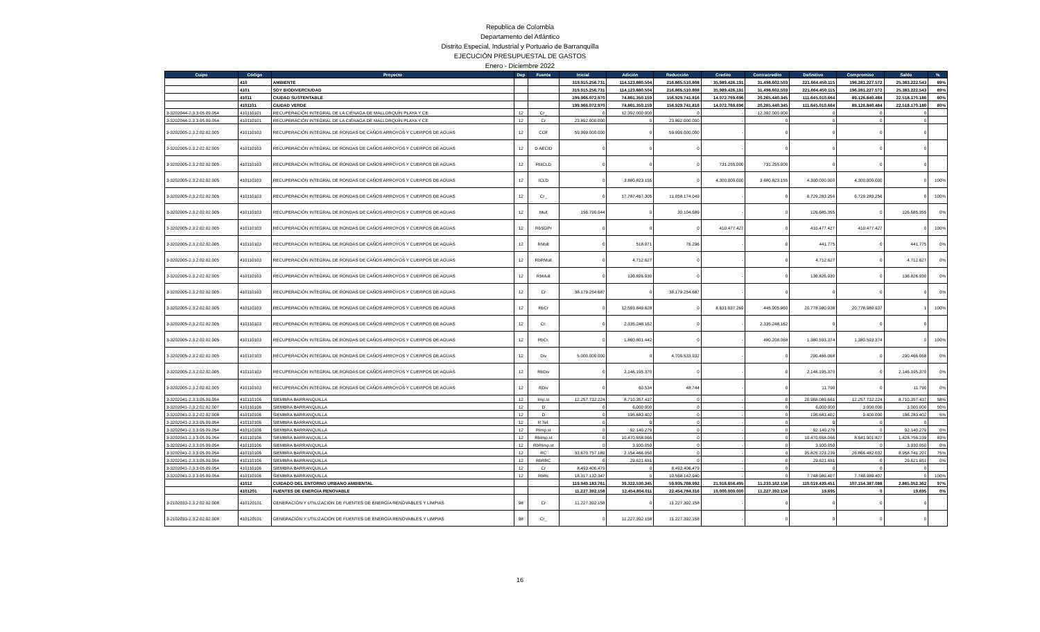Republica de Colombia
Departamento del Atlántico
Distrito Especial, Industrial y Portuario de Barranquilla
EJECUCIÓN PRESUPUESTAL DE GASTOS
Enero - Diciembre 2022
| Cuipo | Código | Proyecto | Dep | Fuente | Inicial | Adición | Reducción | Credito | Contracredito | Definitivo | Compromiso | Saldo | % |
| --- | --- | --- | --- | --- | --- | --- | --- | --- | --- | --- | --- | --- | --- |
| | 410 | AMBIENTE | | | 319.915.256.731 | 114.123.880.504 | 216.865.510.808 | 35.989.426.191 | 31.498.602.503 | 221.664.450.115 | 196.281.227.572 | 25.383.222.543 | 89% |
| | 4101 | SOY BIODIVERCIUDAD | | | 319.915.256.731 | 114.123.880.504 | 216.865.510.808 | 35.989.426.191 | 31.498.602.503 | 221.664.450.115 | 196.281.227.572 | 25.383.222.543 | 89% |
| | 41011 | CIUDAD SUSTENTABLE | | | 199.966.072.970 | 74.801.350.159 | 156.929.741.816 | 14.072.769.696 | 20.265.440.345 | 111.645.010.664 | 89.126.840.484 | 22.518.170.180 | 80% |
| | 4101101 | CIUDAD VERDE | | | 199.966.072.970 | 74.801.350.159 | 156.929.741.816 | 14.072.769.696 | 20.265.440.345 | 111.645.010.664 | 89.126.840.484 | 22.518.170.180 | 80% |
| 3-3202044-2.3.3.05.09.054 | 410110101 | RECUPERACIÓN INTEGRAL DE LA CIÉNAGA DE MALLORQUÍN PLAYA Y CE | 12 | Cr_ | 0 | 12.392.000.000 | 0 | - | 12.392.000.000 | 0 | 0 | 0 | |
| 3-3202044-2.3.3.05.09.054 | 410110101 | RECUPERACIÓN INTEGRAL DE LA CIÉNAGA DE MALLORQUÍN PLAYA Y CE | 12 | Cr | 23.892.000.000 | 0 | 23.892.000.000 | - | 0 | 0 | 0 | 0 | |
| 3-3202005-2.3.2.02.02.005 | 410110103 | RECUPERACIÓN INTEGRAL DE RONDAS DE CAÑOS ARROYOS Y CUERPOS DE AGUAS | 12 | COF | 59.999.000.000 | 0 | 59.999.000.000 | - | 0 | 0 | 0 | 0 | |
| 3-3202005-2.3.2.02.02.005 | 410110103 | RECUPERACIÓN INTEGRAL DE RONDAS DE CAÑOS ARROYOS Y CUERPOS DE AGUAS | 12 | D AECID | 0 | 0 | 0 | - | 0 | 0 | 0 | 0 | |
| 3-3202005-2.3.2.02.02.005 | 410110103 | RECUPERACIÓN INTEGRAL DE RONDAS DE CAÑOS ARROYOS Y CUERPOS DE AGUAS | 12 | RbICLD | 0 | 0 | 0 | 731.255.000 | 731.255.000 | 0 | 0 | 0 | |
| 3-3202005-2.3.2.02.02.005 | 410110103 | RECUPERACIÓN INTEGRAL DE RONDAS DE CAÑOS ARROYOS Y CUERPOS DE AGUAS | 12 | ICLD | 0 | 3.880.823.155 | 0 | 4.300.000.000 | 3.880.823.155 | 4.300.000.000 | 4.300.000.000 | 0 | 100% |
| 3-3202005-2.3.2.02.02.005 | 410110103 | RECUPERACIÓN INTEGRAL DE RONDAS DE CAÑOS ARROYOS Y CUERPOS DE AGUAS | 12 | Cr_ | 0 | 17.787.457.305 | 11.058.174.049 | - | 0 | 6.729.283.256 | 6.729.283.256 | 0 | 100% |
| 3-3202005-2.3.2.02.02.005 | 410110103 | RECUPERACIÓN INTEGRAL DE RONDAS DE CAÑOS ARROYOS Y CUERPOS DE AGUAS | 12 | Mult | 156.790.044 | 0 | 30.104.689 | - | 0 | 126.685.355 | 0 | 126.685.355 | 0% |
| 3-3202005-2.3.2.02.02.005 | 410110103 | RECUPERACIÓN INTEGRAL DE RONDAS DE CAÑOS ARROYOS Y CUERPOS DE AGUAS | 12 | RbSGPr | 0 | 0 | 0 | 410.477.427 | 0 | 410.477.427 | 410.477.427 | 0 | 100% |
| 3-3202005-2.3.2.02.02.005 | 410110103 | RECUPERACIÓN INTEGRAL DE RONDAS DE CAÑOS ARROYOS Y CUERPOS DE AGUAS | 12 | RMult | 0 | 518.071 | 76.296 | - | 0 | 441.775 | 0 | 441.775 | 0% |
| 3-3202005-2.3.2.02.02.005 | 410110103 | RECUPERACIÓN INTEGRAL DE RONDAS DE CAÑOS ARROYOS Y CUERPOS DE AGUAS | 12 | RbRMult | 0 | 4.712.627 | 0 | - | 0 | 4.712.627 | 0 | 4.712.627 | 0% |
| 3-3202005-2.3.2.02.02.005 | 410110103 | RECUPERACIÓN INTEGRAL DE RONDAS DE CAÑOS ARROYOS Y CUERPOS DE AGUAS | 12 | RbMult | 0 | 136.826.930 | 0 | - | 0 | 136.826.930 | 0 | 136.826.930 | 0% |
| 3-3202005-2.3.2.02.02.005 | 410110103 | RECUPERACIÓN INTEGRAL DE RONDAS DE CAÑOS ARROYOS Y CUERPOS DE AGUAS | 12 | Cr | 38.179.254.687 | 0 | 38.179.254.687 | - | 0 | 0 | 0 | 0 | 0% |
| 3-3202005-2.3.2.02.02.005 | 410110103 | RECUPERACIÓN INTEGRAL DE RONDAS DE CAÑOS ARROYOS Y CUERPOS DE AGUAS | 12 | RbCr | 0 | 12.593.849.628 | 0 | 8.631.037.269 | 445.905.960 | 20.778.980.938 | 20.778.980.937 | 1 | 100% |
| 3-3202005-2.3.2.02.02.005 | 410110103 | RECUPERACIÓN INTEGRAL DE RONDAS DE CAÑOS ARROYOS Y CUERPOS DE AGUAS | 12 | Cr. | 0 | 2.335.248.162 | 0 | - | 2.335.248.162 | 0 | 0 | 0 | |
| 3-3202005-2.3.2.02.02.005 | 410110103 | RECUPERACIÓN INTEGRAL DE RONDAS DE CAÑOS ARROYOS Y CUERPOS DE AGUAS | 12 | RbCr. | 0 | 1.860.801.442 | 0 | - | 480.208.068 | 1.380.593.374 | 1.380.593.374 | 0 | 100% |
| 3-3202005-2.3.2.02.02.005 | 410110103 | RECUPERACIÓN INTEGRAL DE RONDAS DE CAÑOS ARROYOS Y CUERPOS DE AGUAS | 12 | Div | 5.000.000.000 | 0 | 4.709.533.932 | - | 0 | 290.466.068 | 0 | 290.466.068 | 0% |
| 3-3202005-2.3.2.02.02.005 | 410110103 | RECUPERACIÓN INTEGRAL DE RONDAS DE CAÑOS ARROYOS Y CUERPOS DE AGUAS | 12 | RbDiv | 0 | 2.146.195.370 | 0 | - | 0 | 2.146.195.370 | 0 | 2.146.195.370 | 0% |
| 3-3202005-2.3.2.02.02.005 | 410110103 | RECUPERACIÓN INTEGRAL DE RONDAS DE CAÑOS ARROYOS Y CUERPOS DE AGUAS | 12 | RDiv | 0 | 60.534 | 48.744 | - | 0 | 11.790 | 0 | 11.790 | 0% |
| 3-3202041-2.3.3.05.09.054 | 410110106 | SIEMBRA BARRANQUILLA | 12 | Imp.st | 12.257.732.224 | 8.710.357.437 | 0 | - | 0 | 20.968.089.661 | 12.257.732.224 | 8.710.357.437 | 58% |
| 3-3202041-2.3.2.02.02.007 | 410110106 | SIEMBRA BARRANQUILLA | 12 | D | 0 | 6.000.000 | 0 | - | 0 | 6.000.000 | 3.000.000 | 3.000.000 | 50% |
| 3-3202041-2.3.2.02.02.008 | 410110106 | SIEMBRA BARRANQUILLA | 12 | D | 0 | 195.683.402 | 0 | - | 0 | 195.683.402 | 9.400.000 | 186.283.402 | 5% |
| 3-3202041-2.3.3.05.09.054 | 410110106 | SIEMBRA BARRANQUILLA | 12 | R.Tel. | 0 | 0 | 0 | - | 0 | 0 | 0 | 0 | |
| 3-3202041-2.3.3.05.09.054 | 410110106 | SIEMBRA BARRANQUILLA | 12 | RImp.st | 0 | 92.140.279 | 0 | - | 0 | 92.140.279 | 0 | 92.140.279 | 0% |
| 3-3202041-2.3.3.05.09.054 | 410110106 | SIEMBRA BARRANQUILLA | 12 | RbImp.st | 0 | 10.470.658.066 | 0 | - | 0 | 10.470.658.066 | 8.641.901.827 | 1.828.756.239 | 83% |
| 3-3202041-2.3.3.05.09.054 | 410110106 | SIEMBRA BARRANQUILLA | 12 | RbRImp.st | 0 | 3.930.050 | 0 | - | 0 | 3.930.050 | 0 | 3.930.050 | 0% |
| 3-3202041-2.3.3.05.09.054 | 410110106 | SIEMBRA BARRANQUILLA | 12 | RC | 33.670.757.189 | 2.154.466.050 | 0 | - | 0 | 35.825.223.239 | 26.866.482.032 | 8.958.741.207 | 75% |
| 3-3202041-2.3.3.05.09.054 | 410110106 | SIEMBRA BARRANQUILLA | 12 | RbRRC | 0 | 29.621.651 | 0 | - | 0 | 29.621.651 | 0 | 29.621.651 | 0% |
| 3-3202041-2.3.3.05.09.054 | 410110106 | SIEMBRA BARRANQUILLA | 12 | Cr | 8.493.406.479 | 0 | 8.493.406.479 | - | 0 | 0 | 0 | 0 | |
| 3-3202041-2.3.3.05.09.054 | 410110106 | SIEMBRA BARRANQUILLA | 12 | RbRc | 18.317.132.347 | 0 | 10.568.142.940 | - | 0 | 7.748.989.407 | 7.748.989.407 | 0 | 100% |
| | 41012 | CUIDADO DEL ENTORNO URBANO AMBIENTAL | | | 119.949.183.761 | 39.322.530.345 | 59.935.768.992 | 21.916.656.495 | 11.233.162.158 | 110.019.439.451 | 107.154.387.088 | 2.865.052.362 | 97% |
| | 4101201 | FUENTES DE ENERGÍA RENOVABLE | | | 11.227.392.158 | 12.454.804.011 | 22.454.784.316 | 10.000.000.000 | 11.227.392.158 | 19.695 | 0 | 19.695 | 0% |
| 3-2102033-2.3.2.02.02.008 | 410120101 | GENERACIÓN Y UTILIZACIÓN DE FUENTES DE ENERGÍA RENOVABLES Y LIMPIAS | 98 | Cr | 11.227.392.158 | 0 | 11.227.392.158 | - | 0 | 0 | 0 | 0 | |
| 3-2102033-2.3.2.02.02.008 | 410120101 | GENERACIÓN Y UTILIZACIÓN DE FUENTES DE ENERGÍA RENOVABLES Y LIMPIAS | 98 | Cr_ | 0 | 11.227.392.158 | 11.227.392.158 | - | 0 | 0 | 0 | 0 | |
16